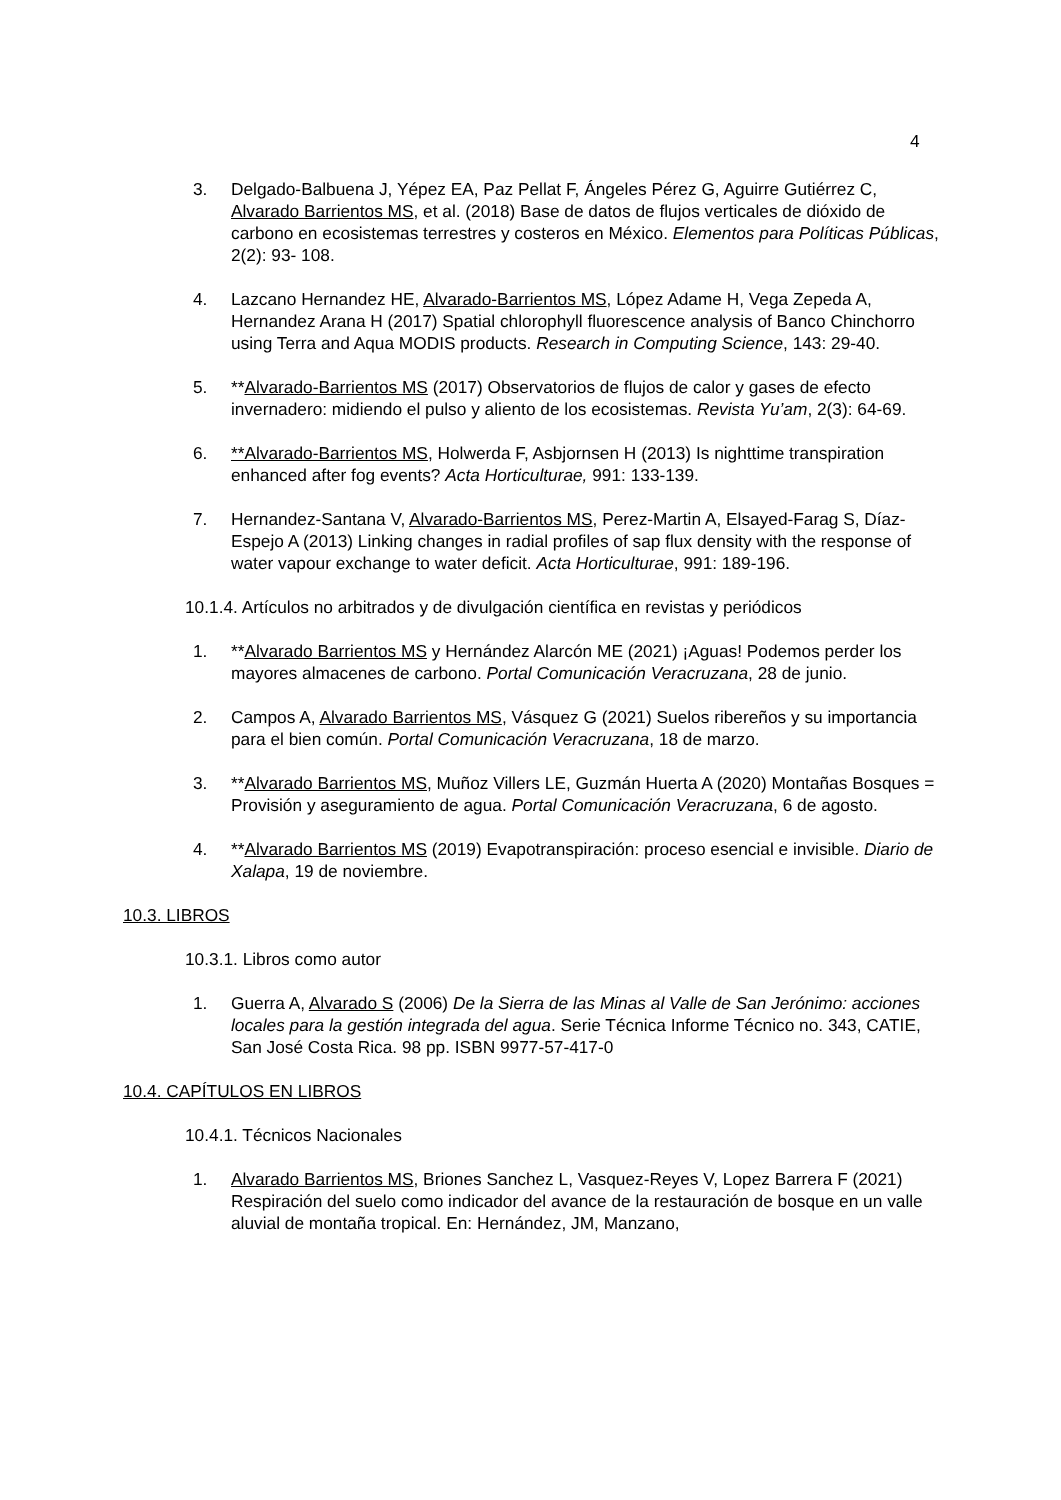4
3. Delgado-Balbuena J, Yépez EA, Paz Pellat F, Ángeles Pérez G, Aguirre Gutiérrez C, Alvarado Barrientos MS, et al. (2018) Base de datos de flujos verticales de dióxido de carbono en ecosistemas terrestres y costeros en México. Elementos para Políticas Públicas, 2(2): 93- 108.
4. Lazcano Hernandez HE, Alvarado-Barrientos MS, López Adame H, Vega Zepeda A, Hernandez Arana H (2017) Spatial chlorophyll fluorescence analysis of Banco Chinchorro using Terra and Aqua MODIS products. Research in Computing Science, 143: 29-40.
5. **Alvarado-Barrientos MS (2017) Observatorios de flujos de calor y gases de efecto invernadero: midiendo el pulso y aliento de los ecosistemas. Revista Yu’am, 2(3): 64-69.
6. **Alvarado-Barrientos MS, Holwerda F, Asbjornsen H (2013) Is nighttime transpiration enhanced after fog events? Acta Horticulturae, 991: 133-139.
7. Hernandez-Santana V, Alvarado-Barrientos MS, Perez-Martin A, Elsayed-Farag S, Díaz- Espejo A (2013) Linking changes in radial profiles of sap flux density with the response of water vapour exchange to water deficit. Acta Horticulturae, 991: 189-196.
10.1.4. Artículos no arbitrados y de divulgación científica en revistas y periódicos
1. **Alvarado Barrientos MS y Hernández Alarcón ME (2021) ¡Aguas! Podemos perder los mayores almacenes de carbono. Portal Comunicación Veracruzana, 28 de junio.
2. Campos A, Alvarado Barrientos MS, Vásquez G (2021) Suelos ribereños y su importancia para el bien común. Portal Comunicación Veracruzana, 18 de marzo.
3. **Alvarado Barrientos MS, Muñoz Villers LE, Guzmán Huerta A (2020) Montañas Bosques = Provisión y aseguramiento de agua. Portal Comunicación Veracruzana, 6 de agosto.
4. **Alvarado Barrientos MS (2019) Evapotranspiración: proceso esencial e invisible. Diario de Xalapa, 19 de noviembre.
10.3. LIBROS
10.3.1. Libros como autor
1. Guerra A, Alvarado S (2006) De la Sierra de las Minas al Valle de San Jerónimo: acciones locales para la gestión integrada del agua. Serie Técnica Informe Técnico no. 343, CATIE, San José Costa Rica. 98 pp. ISBN 9977-57-417-0
10.4. CAPÍTULOS EN LIBROS
10.4.1. Técnicos Nacionales
1. Alvarado Barrientos MS, Briones Sanchez L, Vasquez-Reyes V, Lopez Barrera F (2021) Respiración del suelo como indicador del avance de la restauración de bosque en un valle aluvial de montaña tropical. En: Hernández, JM, Manzano,